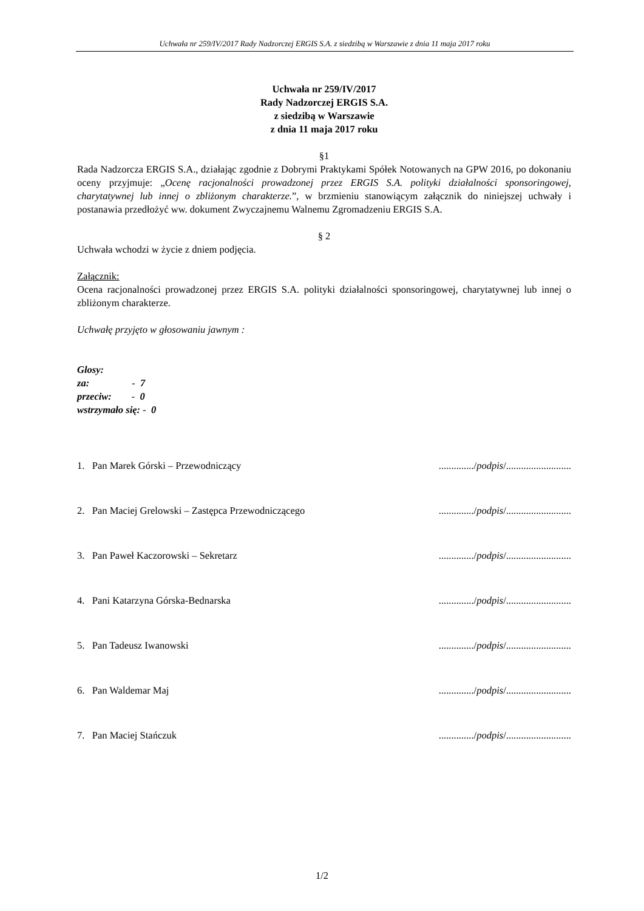Uchwała nr 259/IV/2017 Rady Nadzorczej ERGIS S.A. z siedzibą w Warszawie z dnia 11 maja 2017 roku
Uchwała nr 259/IV/2017
Rady Nadzorczej ERGIS S.A.
z siedzibą w Warszawie
z dnia 11 maja 2017 roku
§1
Rada Nadzorcza ERGIS S.A., działając zgodnie z Dobrymi Praktykami Spółek Notowanych na GPW 2016, po dokonaniu oceny przyjmuje: „Ocenę racjonalności prowadzonej przez ERGIS S.A. polityki działalności sponsoringowej, charytatywnej lub innej o zbliżonym charakterze.”, w brzmieniu stanowiącym załącznik do niniejszej uchwały i postanawia przedłożyć ww. dokument Zwyczajnemu Walnemu Zgromadzeniu ERGIS S.A.
§ 2
Uchwała wchodzi w życie z dniem podjęcia.
Załącznik:
Ocena racjonalności prowadzonej przez ERGIS S.A. polityki działalności sponsoringowej, charytatywnej lub innej o zbliżonym charakterze.
Uchwałę przyjęto w głosowaniu jawnym :
Glosy:
za: - 7
przeciw: - 0
wstrzymało się: - 0
1. Pan Marek Górski – Przewodniczący............../podpis/..........................
2. Pan Maciej Grelowski – Zastępca Przewodniczącego............../podpis/..........................
3. Pan Paweł Kaczorowski – Sekretarz............../podpis/..........................
4. Pani Katarzyna Górska-Bednarska............../podpis/..........................
5. Pan Tadeusz Iwanowski............../podpis/..........................
6. Pan Waldemar Maj............../podpis/..........................
7. Pan Maciej Stańczuk............../podpis/..........................
1/2